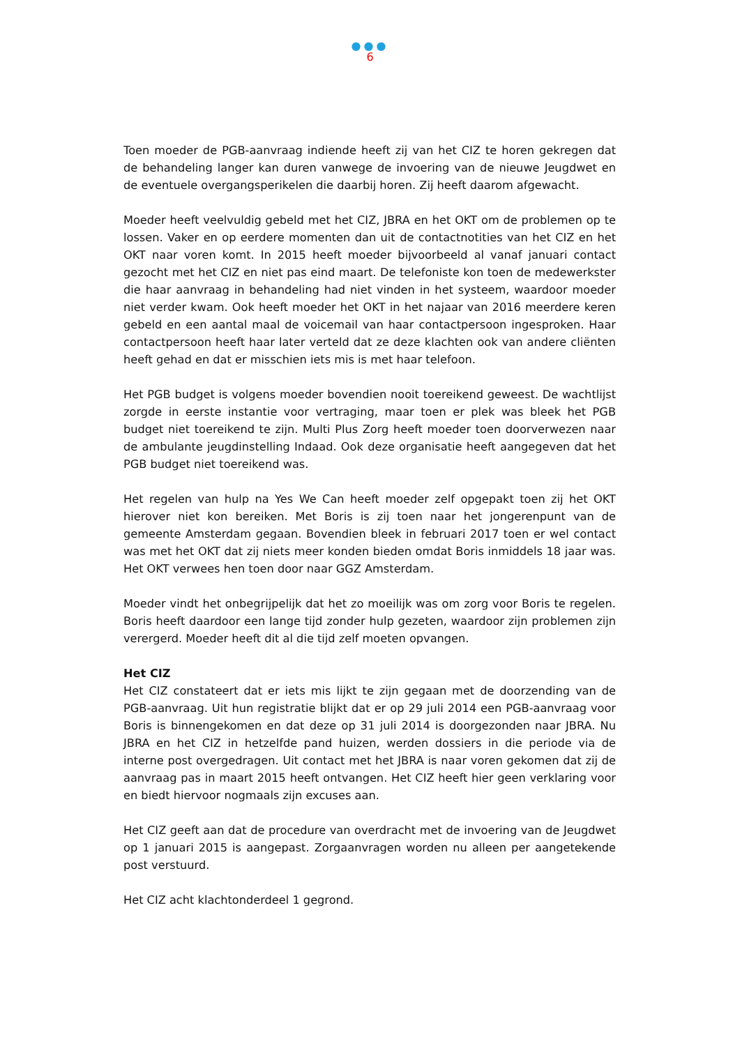●●●
6
Toen moeder de PGB-aanvraag indiende heeft zij van het CIZ te horen gekregen dat de behandeling langer kan duren vanwege de invoering van de nieuwe Jeugdwet en de eventuele overgangsperikelen die daarbij horen. Zij heeft daarom afgewacht.
Moeder heeft veelvuldig gebeld met het CIZ, JBRA en het OKT om de problemen op te lossen. Vaker en op eerdere momenten dan uit de contactnotities van het CIZ en het OKT naar voren komt. In 2015 heeft moeder bijvoorbeeld al vanaf januari contact gezocht met het CIZ en niet pas eind maart. De telefoniste kon toen de medewerkster die haar aanvraag in behandeling had niet vinden in het systeem, waardoor moeder niet verder kwam. Ook heeft moeder het OKT in het najaar van 2016 meerdere keren gebeld en een aantal maal de voicemail van haar contactpersoon ingesproken. Haar contactpersoon heeft haar later verteld dat ze deze klachten ook van andere cliënten heeft gehad en dat er misschien iets mis is met haar telefoon.
Het PGB budget is volgens moeder bovendien nooit toereikend geweest. De wachtlijst zorgde in eerste instantie voor vertraging, maar toen er plek was bleek het PGB budget niet toereikend te zijn. Multi Plus Zorg heeft moeder toen doorverwezen naar de ambulante jeugdinstelling Indaad. Ook deze organisatie heeft aangegeven dat het PGB budget niet toereikend was.
Het regelen van hulp na Yes We Can heeft moeder zelf opgepakt toen zij het OKT hierover niet kon bereiken. Met Boris is zij toen naar het jongerenpunt van de gemeente Amsterdam gegaan. Bovendien bleek in februari 2017 toen er wel contact was met het OKT dat zij niets meer konden bieden omdat Boris inmiddels 18 jaar was. Het OKT verwees hen toen door naar GGZ Amsterdam.
Moeder vindt het onbegrijpelijk dat het zo moeilijk was om zorg voor Boris te regelen. Boris heeft daardoor een lange tijd zonder hulp gezeten, waardoor zijn problemen zijn verergerd. Moeder heeft dit al die tijd zelf moeten opvangen.
Het CIZ
Het CIZ constateert dat er iets mis lijkt te zijn gegaan met de doorzending van de PGB-aanvraag. Uit hun registratie blijkt dat er op 29 juli 2014 een PGB-aanvraag voor Boris is binnengekomen en dat deze op 31 juli 2014 is doorgezonden naar JBRA. Nu JBRA en het CIZ in hetzelfde pand huizen, werden dossiers in die periode via de interne post overgedragen. Uit contact met het JBRA is naar voren gekomen dat zij de aanvraag pas in maart 2015 heeft ontvangen. Het CIZ heeft hier geen verklaring voor en biedt hiervoor nogmaals zijn excuses aan.
Het CIZ geeft aan dat de procedure van overdracht met de invoering van de Jeugdwet op 1 januari 2015 is aangepast. Zorgaanvragen worden nu alleen per aangetekende post verstuurd.
Het CIZ acht klachtonderdeel 1 gegrond.